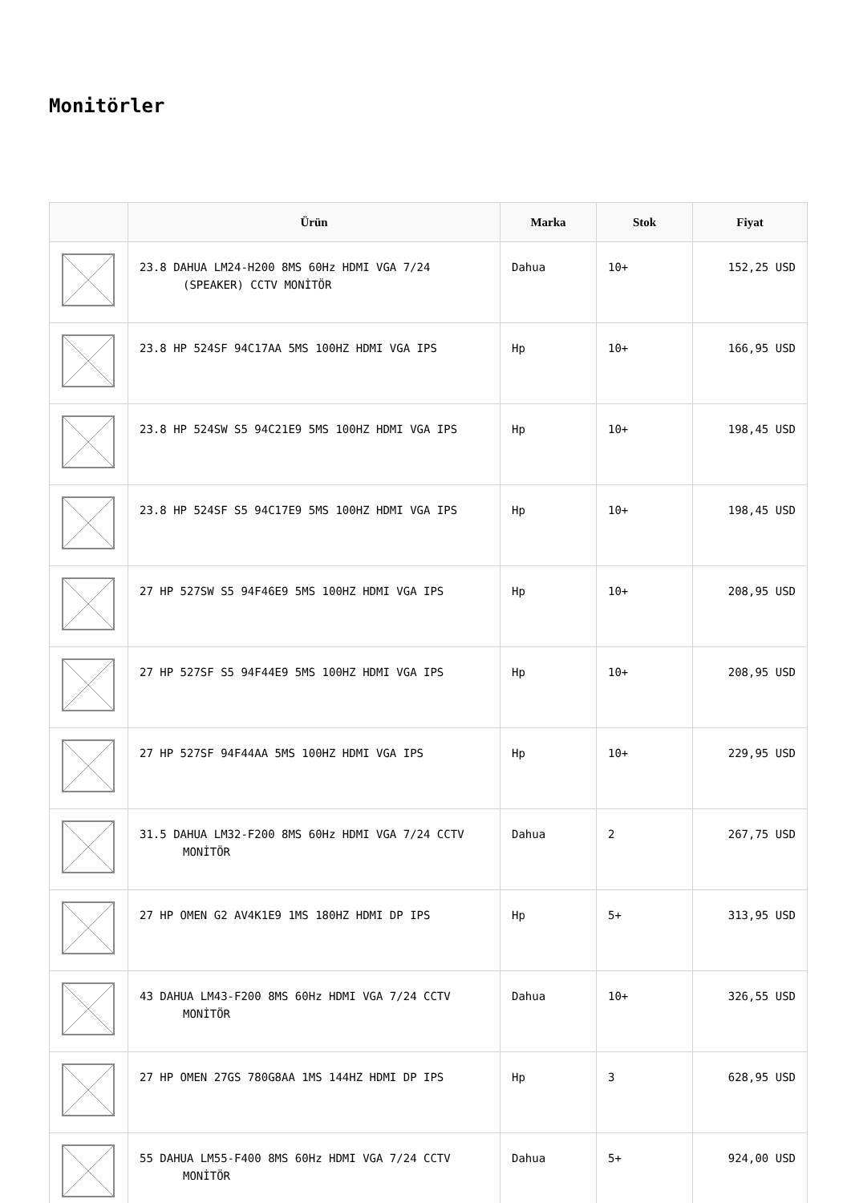Monitörler
| | Ürün | Marka | Stok | Fiyat |
| --- | --- | --- | --- | --- |
| | 23.8 DAHUA LM24-H200 8MS 60Hz HDMI VGA 7/24 (SPEAKER) CCTV MONİTÖR | Dahua | 10+ | 152,25 USD |
| | 23.8 HP 524SF 94C17AA 5MS 100HZ HDMI VGA IPS | Hp | 10+ | 166,95 USD |
| | 23.8 HP 524SW S5 94C21E9 5MS 100HZ HDMI VGA IPS | Hp | 10+ | 198,45 USD |
| | 23.8 HP 524SF S5 94C17E9 5MS 100HZ HDMI VGA IPS | Hp | 10+ | 198,45 USD |
| | 27 HP 527SW S5 94F46E9 5MS 100HZ HDMI VGA IPS | Hp | 10+ | 208,95 USD |
| | 27 HP 527SF S5 94F44E9 5MS 100HZ HDMI VGA IPS | Hp | 10+ | 208,95 USD |
| | 27 HP 527SF 94F44AA 5MS 100HZ HDMI VGA IPS | Hp | 10+ | 229,95 USD |
| | 31.5 DAHUA LM32-F200 8MS 60Hz HDMI VGA 7/24 CCTV MONİTÖR | Dahua | 2 | 267,75 USD |
| | 27 HP OMEN G2 AV4K1E9 1MS 180HZ HDMI DP IPS | Hp | 5+ | 313,95 USD |
| | 43 DAHUA LM43-F200 8MS 60Hz HDMI VGA 7/24 CCTV MONİTÖR | Dahua | 10+ | 326,55 USD |
| | 27 HP OMEN 27GS 780G8AA 1MS 144HZ HDMI DP IPS | Hp | 3 | 628,95 USD |
| | 55 DAHUA LM55-F400 8MS 60Hz HDMI VGA 7/24 CCTV MONİTÖR | Dahua | 5+ | 924,00 USD |